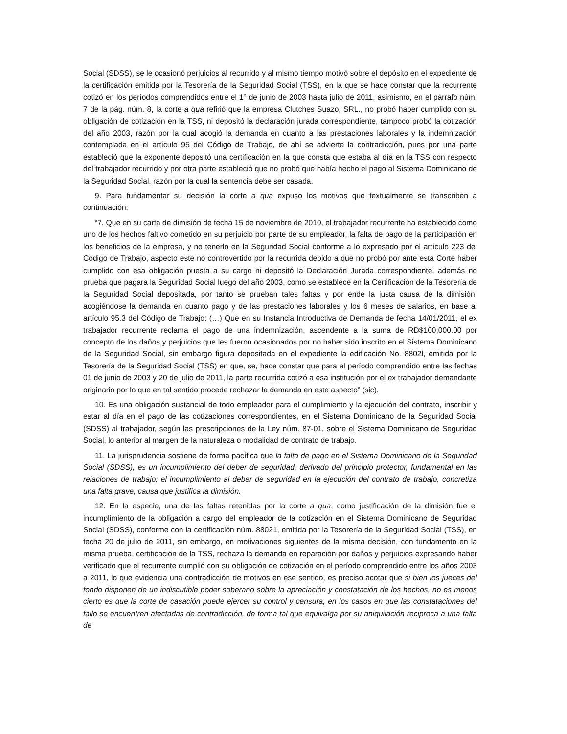Social (SDSS), se le ocasionó perjuicios al recurrido y al mismo tiempo motivó sobre el depósito en el expediente de la certificación emitida por la Tesorería de la Seguridad Social (TSS), en la que se hace constar que la recurrente cotizó en los períodos comprendidos entre el 1° de junio de 2003 hasta julio de 2011; asimismo, en el párrafo núm. 7 de la pág. núm. 8, la corte a qua refirió que la empresa Clutches Suazo, SRL., no probó haber cumplido con su obligación de cotización en la TSS, ni depositó la declaración jurada correspondiente, tampoco probó la cotización del año 2003, razón por la cual acogió la demanda en cuanto a las prestaciones laborales y la indemnización contemplada en el artículo 95 del Código de Trabajo, de ahí se advierte la contradicción, pues por una parte estableció que la exponente depositó una certificación en la que consta que estaba al día en la TSS con respecto del trabajador recurrido y por otra parte estableció que no probó que había hecho el pago al Sistema Dominicano de la Seguridad Social, razón por la cual la sentencia debe ser casada.
9. Para fundamentar su decisión la corte a qua expuso los motivos que textualmente se transcriben a continuación:
“7. Que en su carta de dimisión de fecha 15 de noviembre de 2010, el trabajador recurrente ha establecido como uno de los hechos faltivo cometido en su perjuicio por parte de su empleador, la falta de pago de la participación en los beneficios de la empresa, y no tenerlo en la Seguridad Social conforme a lo expresado por el artículo 223 del Código de Trabajo, aspecto este no controvertido por la recurrida debido a que no probó por ante esta Corte haber cumplido con esa obligación puesta a su cargo ni depositó la Declaración Jurada correspondiente, además no prueba que pagara la Seguridad Social luego del año 2003, como se establece en la Certificación de la Tesorería de la Seguridad Social depositada, por tanto se prueban tales faltas y por ende la justa causa de la dimisión, acogiéndose la demanda en cuanto pago y de las prestaciones laborales y los 6 meses de salarios, en base al artículo 95.3 del Código de Trabajo; (…) Que en su Instancia Introductiva de Demanda de fecha 14/01/2011, el ex trabajador recurrente reclama el pago de una indemnización, ascendente a la suma de RD$100,000.00 por concepto de los daños y perjuicios que les fueron ocasionados por no haber sido inscrito en el Sistema Dominicano de la Seguridad Social, sin embargo figura depositada en el expediente la edificación No. 8802l, emitida por la Tesorería de la Seguridad Social (TSS) en que, se, hace constar que para el período comprendido entre las fechas 01 de junio de 2003 y 20 de julio de 2011, la parte recurrida cotizó a esa institución por el ex trabajador demandante originario por lo que en tal sentido procede rechazar la demanda en este aspecto” (sic).
10. Es una obligación sustancial de todo empleador para el cumplimiento y la ejecución del contrato, inscribir y estar al día en el pago de las cotizaciones correspondientes, en el Sistema Dominicano de la Seguridad Social (SDSS) al trabajador, según las prescripciones de la Ley núm. 87-01, sobre el Sistema Dominicano de Seguridad Social, lo anterior al margen de la naturaleza o modalidad de contrato de trabajo.
11. La jurisprudencia sostiene de forma pacífica que la falta de pago en el Sistema Dominicano de la Seguridad Social (SDSS), es un incumplimiento del deber de seguridad, derivado del principio protector, fundamental en las relaciones de trabajo; el incumplimiento al deber de seguridad en la ejecución del contrato de trabajo, concretiza una falta grave, causa que justifica la dimisión.
12. En la especie, una de las faltas retenidas por la corte a qua, como justificación de la dimisión fue el incumplimiento de la obligación a cargo del empleador de la cotización en el Sistema Dominicano de Seguridad Social (SDSS), conforme con la certificación núm. 88021, emitida por la Tesorería de la Seguridad Social (TSS), en fecha 20 de julio de 2011, sin embargo, en motivaciones siguientes de la misma decisión, con fundamento en la misma prueba, certificación de la TSS, rechaza la demanda en reparación por daños y perjuicios expresando haber verificado que el recurrente cumplió con su obligación de cotización en el período comprendido entre los años 2003 a 2011, lo que evidencia una contradicción de motivos en ese sentido, es preciso acotar que si bien los jueces del fondo disponen de un indiscutible poder soberano sobre la apreciación y constatación de los hechos, no es menos cierto es que la corte de casación puede ejercer su control y censura, en los casos en que las constataciones del fallo se encuentren afectadas de contradicción, de forma tal que equivalga por su aniquilación reciproca a una falta de